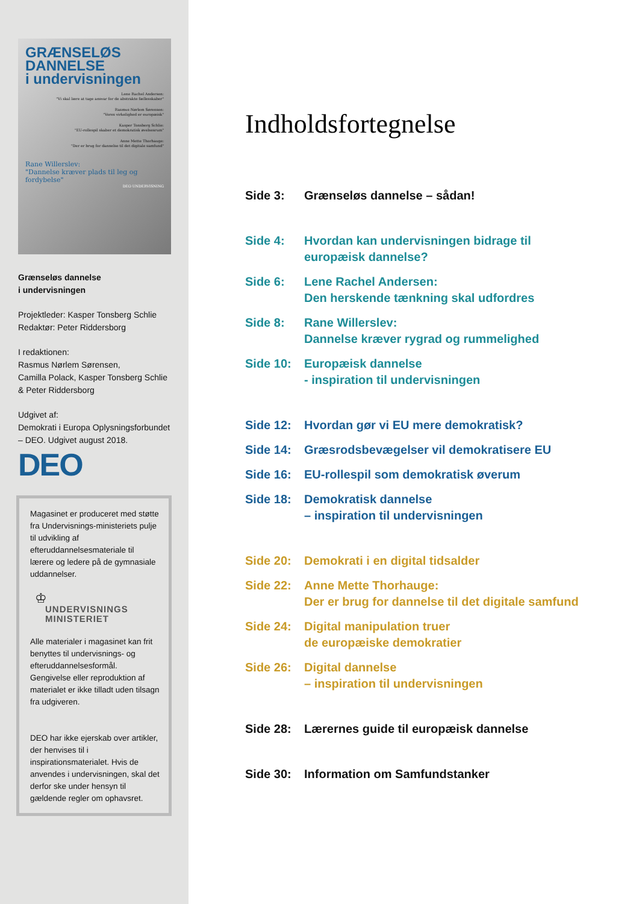GRÆNSELØS DANNELSE
i undervisningen
Lene Rachel Andersen:
"Vi skal lære at tage ansvar for de abstrakte fællesskaber"
Rasmus Nørlem Sørensen:
"Vores virkelighed er europæisk"
Kasper Tonsberg Schlie:
"EU-rollespil skaber et demokratisk øvelsesrum"
Anne Mette Thorhauge:
"Der er brug for dannelse til det digitale samfund"
Rane Willerslev:
"Dannelse kræver plads til leg og fordybelse"
DEO UNDERVISNING
Grænseløs dannelse
i undervisningen
Projektleder: Kasper Tonsberg Schlie
Redaktør: Peter Riddersborg
I redaktionen:
Rasmus Nørlem Sørensen,
Camilla Polack, Kasper Tonsberg Schlie
& Peter Riddersborg
Udgivet af:
Demokrati i Europa Oplysningsforbundet
– DEO. Udgivet august 2018.
DEO
Magasinet er produceret med støtte fra Undervisnings-ministeriets pulje til udvikling af efteruddannelsesmateriale til lærere og ledere på de gymnasiale uddannelser.
♔
UNDERVISNINGS
MINISTERIET
Alle materialer i magasinet kan frit benyttes til undervisnings- og efteruddannelsesformål. Gengivelse eller reproduktion af materialet er ikke tilladt uden tilsagn fra udgiveren.
DEO har ikke ejerskab over artikler, der henvises til i inspirationsmaterialet. Hvis de anvendes i undervisningen, skal det derfor ske under hensyn til gældende regler om ophavsret.
Indholdsfortegnelse
Side 3: Grænseløs dannelse – sådan!
Side 4: Hvordan kan undervisningen bidrage til
europæisk dannelse?
Side 6: Lene Rachel Andersen:
Den herskende tænkning skal udfordres
Side 8: Rane Willerslev:
Dannelse kræver rygrad og rummelighed
Side 10: Europæisk dannelse
- inspiration til undervisningen
Side 12: Hvordan gør vi EU mere demokratisk?
Side 14: Græsrodsbevægelser vil demokratisere EU
Side 16: EU-rollespil som demokratisk øverum
Side 18: Demokratisk dannelse
– inspiration til undervisningen
Side 20: Demokrati i en digital tidsalder
Side 22: Anne Mette Thorhauge:
Der er brug for dannelse til det digitale samfund
Side 24: Digital manipulation truer
de europæiske demokratier
Side 26: Digital dannelse
– inspiration til undervisningen
Side 28: Lærernes guide til europæisk dannelse
Side 30: Information om Samfundstanker